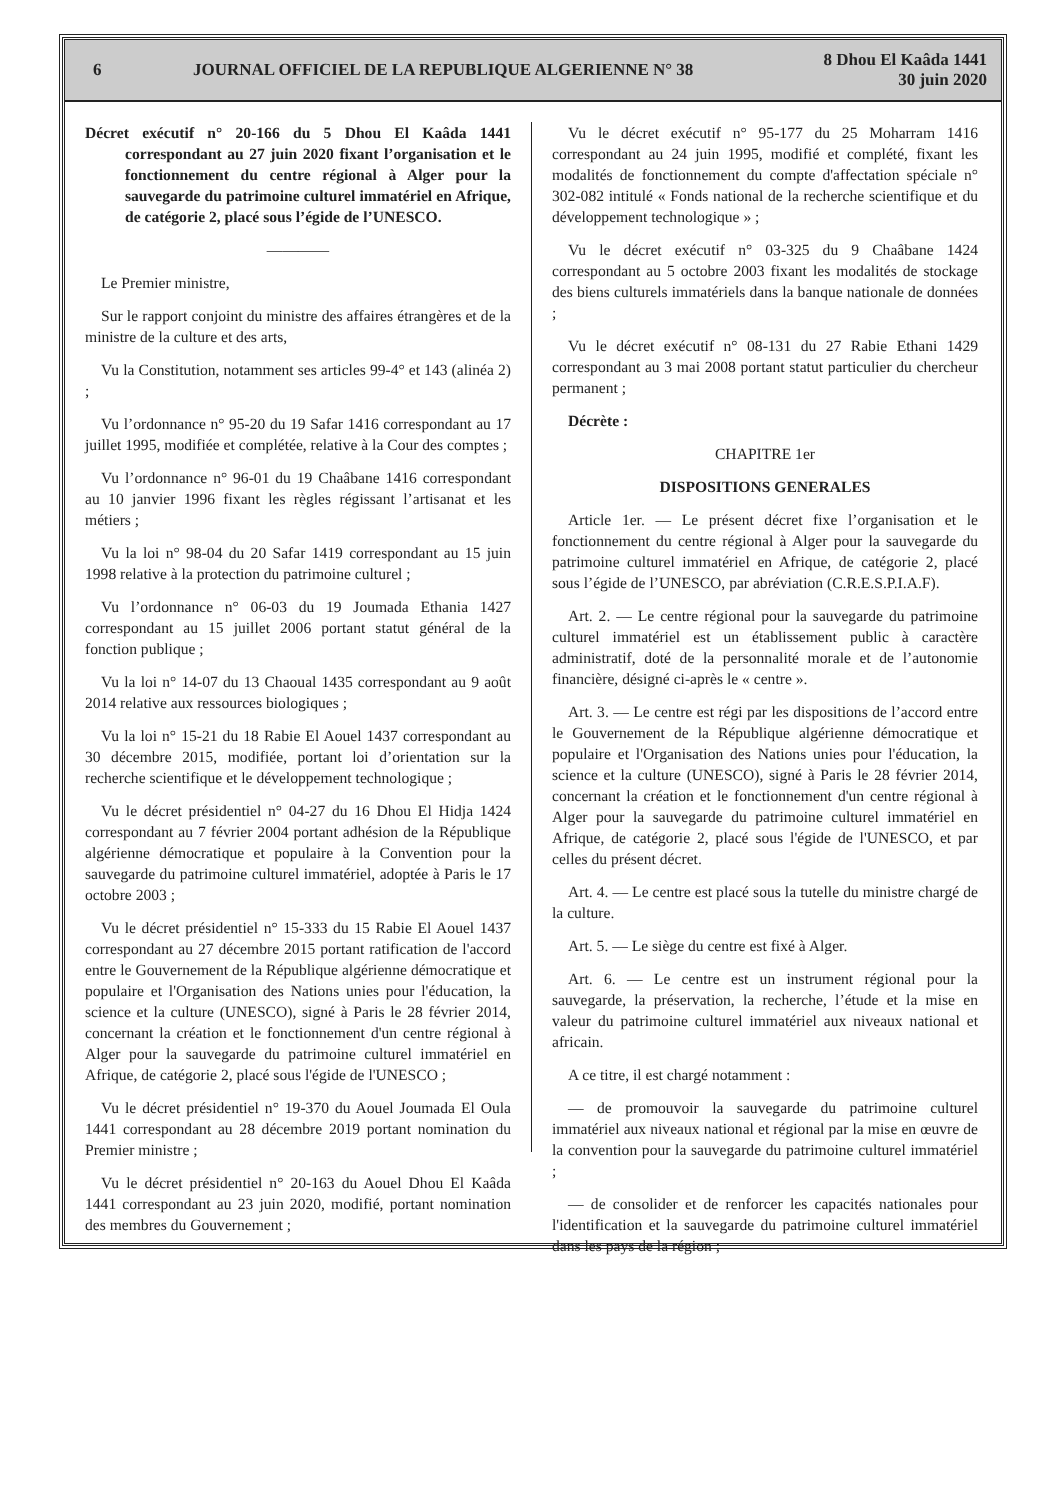6
JOURNAL OFFICIEL DE LA REPUBLIQUE ALGERIENNE N° 38
8 Dhou El Kaâda 1441
30 juin 2020
Décret exécutif n° 20-166 du 5 Dhou El Kaâda 1441 correspondant au 27 juin 2020 fixant l’organisation et le fonctionnement du centre régional à Alger pour la sauvegarde du patrimoine culturel immatériel en Afrique, de catégorie 2, placé sous l’égide de l’UNESCO.
————
Le Premier ministre,
Sur le rapport conjoint du ministre des affaires étrangères et de la ministre de la culture et des arts,
Vu la Constitution, notamment ses articles 99-4° et 143 (alinéa 2) ;
Vu l’ordonnance n° 95-20 du 19 Safar 1416 correspondant au 17 juillet 1995, modifiée et complétée, relative à la Cour des comptes ;
Vu l’ordonnance n° 96-01 du 19 Chaâbane 1416 correspondant au 10 janvier 1996 fixant les règles régissant l’artisanat et les métiers ;
Vu la loi n° 98-04 du 20 Safar 1419 correspondant au 15 juin 1998 relative à la protection du patrimoine culturel ;
Vu l’ordonnance n° 06-03 du 19 Joumada Ethania 1427 correspondant au 15 juillet 2006 portant statut général de la fonction publique ;
Vu la loi n° 14-07 du 13 Chaoual 1435 correspondant au 9 août 2014 relative aux ressources biologiques ;
Vu la loi n° 15-21 du 18 Rabie El Aouel 1437 correspondant au 30 décembre 2015, modifiée, portant loi d’orientation sur la recherche scientifique et le développement technologique ;
Vu le décret présidentiel n° 04-27 du 16 Dhou El Hidja 1424 correspondant au 7 février 2004 portant adhésion de la République algérienne démocratique et populaire à la Convention pour la sauvegarde du patrimoine culturel immatériel, adoptée à Paris le 17 octobre 2003 ;
Vu le décret présidentiel n° 15-333 du 15 Rabie El Aouel 1437 correspondant au 27 décembre 2015 portant ratification de l'accord entre le Gouvernement de la République algérienne démocratique et populaire et l'Organisation des Nations unies pour l'éducation, la science et la culture (UNESCO), signé à Paris le 28 février 2014, concernant la création et le fonctionnement d'un centre régional à Alger pour la sauvegarde du patrimoine culturel immatériel en Afrique, de catégorie 2, placé sous l'égide de l'UNESCO ;
Vu le décret présidentiel n° 19-370 du Aouel Joumada El Oula 1441 correspondant au 28 décembre 2019 portant nomination du Premier ministre ;
Vu le décret présidentiel n° 20-163 du Aouel Dhou El Kaâda 1441 correspondant au 23 juin 2020, modifié, portant nomination des membres du Gouvernement ;
Vu le décret exécutif n° 95-177 du 25 Moharram 1416 correspondant au 24 juin 1995, modifié et complété, fixant les modalités de fonctionnement du compte d'affectation spéciale n° 302-082 intitulé « Fonds national de la recherche scientifique et du développement technologique » ;
Vu le décret exécutif n° 03-325 du 9 Chaâbane 1424 correspondant au 5 octobre 2003 fixant les modalités de stockage des biens culturels immatériels dans la banque nationale de données ;
Vu le décret exécutif n° 08-131 du 27 Rabie Ethani 1429 correspondant au 3 mai 2008 portant statut particulier du chercheur permanent ;
Décrète :
CHAPITRE 1er
DISPOSITIONS GENERALES
Article 1er. — Le présent décret fixe l’organisation et le fonctionnement du centre régional à Alger pour la sauvegarde du patrimoine culturel immatériel en Afrique, de catégorie 2, placé sous l’égide de l’UNESCO, par abréviation (C.R.E.S.P.I.A.F).
Art. 2. — Le centre régional pour la sauvegarde du patrimoine culturel immatériel est un établissement public à caractère administratif, doté de la personnalité morale et de l’autonomie financière, désigné ci-après le « centre ».
Art. 3. — Le centre est régi par les dispositions de l’accord entre le Gouvernement de la République algérienne démocratique et populaire et l'Organisation des Nations unies pour l'éducation, la science et la culture (UNESCO), signé à Paris le 28 février 2014, concernant la création et le fonctionnement d'un centre régional à Alger pour la sauvegarde du patrimoine culturel immatériel en Afrique, de catégorie 2, placé sous l'égide de l'UNESCO, et par celles du présent décret.
Art. 4. — Le centre est placé sous la tutelle du ministre chargé de la culture.
Art. 5. — Le siège du centre est fixé à Alger.
Art. 6. — Le centre est un instrument régional pour la sauvegarde, la préservation, la recherche, l’étude et la mise en valeur du patrimoine culturel immatériel aux niveaux national et africain.
A ce titre, il est chargé notamment :
— de promouvoir la sauvegarde du patrimoine culturel immatériel aux niveaux national et régional par la mise en œuvre de la convention pour la sauvegarde du patrimoine culturel immatériel ;
— de consolider et de renforcer les capacités nationales pour l'identification et la sauvegarde du patrimoine culturel immatériel dans les pays de la région ;